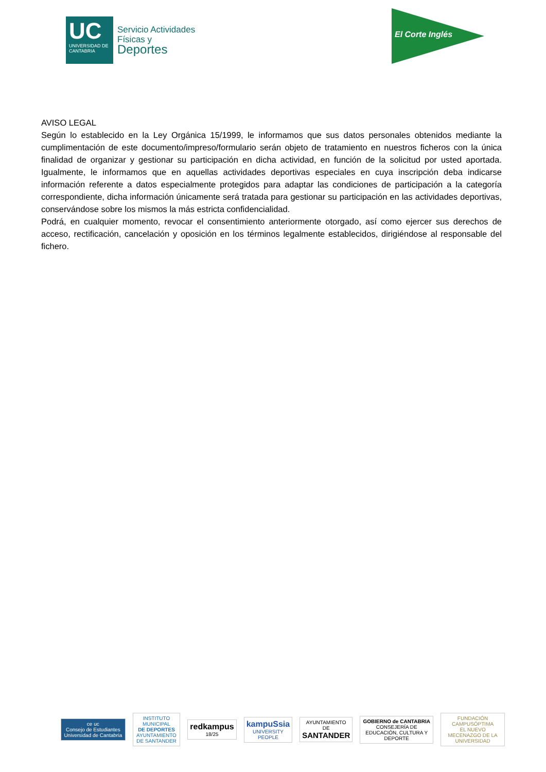UC
UNIVERSIDAD DE CANTABRIA
Servicio Actividades
Físicas y
Deportes
El Corte Inglés
AVISO LEGAL
Según lo establecido en la Ley Orgánica 15/1999, le informamos que sus datos personales obtenidos mediante la cumplimentación de este documento/impreso/formulario serán objeto de tratamiento en nuestros ficheros con la única finalidad de organizar y gestionar su participación en dicha actividad, en función de la solicitud por usted aportada. Igualmente, le informamos que en aquellas actividades deportivas especiales en cuya inscripción deba indicarse información referente a datos especialmente protegidos para adaptar las condiciones de participación a la categoría correspondiente, dicha información únicamente será tratada para gestionar su participación en las actividades deportivas, conservándose sobre los mismos la más estricta confidencialidad.
Podrá, en cualquier momento, revocar el consentimiento anteriormente otorgado, así como ejercer sus derechos de acceso, rectificación, cancelación y oposición en los términos legalmente establecidos, dirigiéndose al responsable del fichero.
ce uc
Consejo de Estudiantes Universidad de Cantabria
INSTITUTO MUNICIPAL
DE DEPORTES
AYUNTAMIENTO DE SANTANDER
redkampus 18/25
kampuSsia
UNIVERSITY PEOPLE
AYUNTAMIENTO DE
SANTANDER
GOBIERNO de CANTABRIA
CONSEJERÍA DE EDUCACIÓN, CULTURA Y DEPORTE
FUNDACIÓN
CAMPUSÓPTIMA
EL NUEVO MECENAZGO DE LA UNIVERSIDAD